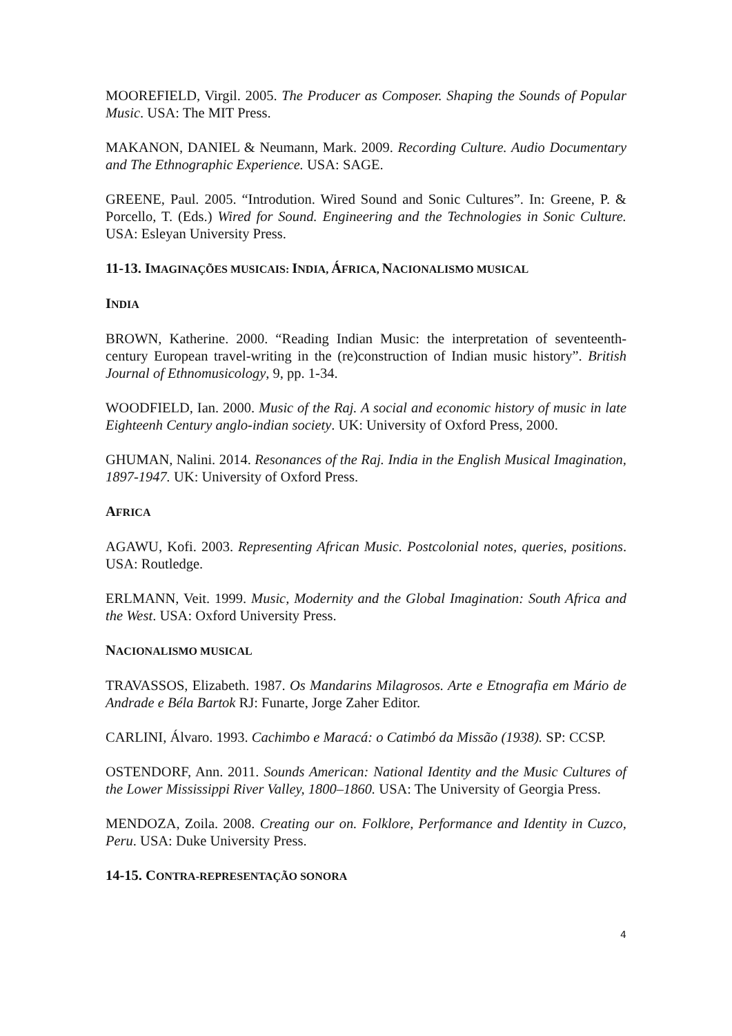MOOREFIELD, Virgil. 2005. The Producer as Composer. Shaping the Sounds of Popular Music. USA: The MIT Press.
MAKANON, DANIEL & Neumann, Mark. 2009. Recording Culture. Audio Documentary and The Ethnographic Experience. USA: SAGE.
GREENE, Paul. 2005. “Introdution. Wired Sound and Sonic Cultures”. In: Greene, P. & Porcello, T. (Eds.) Wired for Sound. Engineering and the Technologies in Sonic Culture. USA: Esleyan University Press.
11-13. IMAGINAÇÕES MUSICAIS: INDIA, ÁFRICA, NACIONALISMO MUSICAL
INDIA
BROWN, Katherine. 2000. “Reading Indian Music: the interpretation of seventeenth-century European travel-writing in the (re)construction of Indian music history”. British Journal of Ethnomusicology, 9, pp. 1-34.
WOODFIELD, Ian. 2000. Music of the Raj. A social and economic history of music in late Eighteenh Century anglo-indian society. UK: University of Oxford Press, 2000.
GHUMAN, Nalini. 2014. Resonances of the Raj. India in the English Musical Imagination, 1897-1947. UK: University of Oxford Press.
AFRICA
AGAWU, Kofi. 2003. Representing African Music. Postcolonial notes, queries, positions. USA: Routledge.
ERLMANN, Veit. 1999. Music, Modernity and the Global Imagination: South Africa and the West. USA: Oxford University Press.
NACIONALISMO MUSICAL
TRAVASSOS, Elizabeth. 1987. Os Mandarins Milagrosos. Arte e Etnografia em Mário de Andrade e Béla Bartok RJ: Funarte, Jorge Zaher Editor.
CARLINI, Álvaro. 1993. Cachimbo e Maracá: o Catimbó da Missão (1938). SP: CCSP.
OSTENDORF, Ann. 2011. Sounds American: National Identity and the Music Cultures of the Lower Mississippi River Valley, 1800–1860. USA: The University of Georgia Press.
MENDOZA, Zoila. 2008. Creating our on. Folklore, Performance and Identity in Cuzco, Peru. USA: Duke University Press.
14-15. CONTRA-REPRESENTAÇÃO SONORA
4